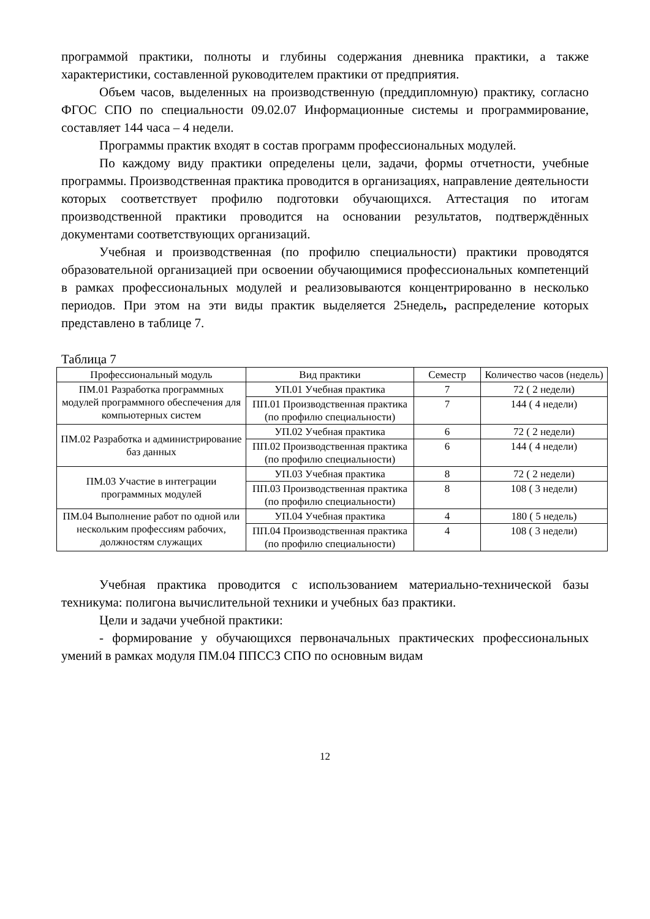программой практики, полноты и глубины содержания дневника практики, а также характеристики, составленной руководителем практики от предприятия.
Объем часов, выделенных на производственную (преддипломную) практику, согласно ФГОС СПО по специальности 09.02.07 Информационные системы и программирование, составляет 144 часа – 4 недели.
Программы практик входят в состав программ профессиональных модулей.
По каждому виду практики определены цели, задачи, формы отчетности, учебные программы. Производственная практика проводится в организациях, направление деятельности которых соответствует профилю подготовки обучающихся. Аттестация по итогам производственной практики проводится на основании результатов, подтверждённых документами соответствующих организаций.
Учебная и производственная (по профилю специальности) практики проводятся образовательной организацией при освоении обучающимися профессиональных компетенций в рамках профессиональных модулей и реализовываются концентрированно в несколько периодов. При этом на эти виды практик выделяется 25недель, распределение которых представлено в таблице 7.
Таблица 7
| Профессиональный модуль | Вид практики | Семестр | Количество часов (недель) |
| --- | --- | --- | --- |
| ПМ.01 Разработка программных модулей программного обеспечения для компьютерных систем | УП.01 Учебная практика | 7 | 72 ( 2 недели) |
| | ПП.01 Производственная практика (по профилю специальности) | 7 | 144 ( 4 недели) |
| ПМ.02 Разработка и администрирование баз данных | УП.02 Учебная практика | 6 | 72 ( 2 недели) |
| | ПП.02 Производственная практика (по профилю специальности) | 6 | 144 ( 4 недели) |
| ПМ.03 Участие в интеграции программных модулей | УП.03 Учебная практика | 8 | 72 ( 2 недели) |
| | ПП.03 Производственная практика (по профилю специальности) | 8 | 108 ( 3 недели) |
| ПМ.04 Выполнение работ по одной или нескольким профессиям рабочих, должностям служащих | УП.04 Учебная практика | 4 | 180 ( 5 недель) |
| | ПП.04 Производственная практика (по профилю специальности) | 4 | 108 ( 3 недели) |
Учебная практика проводится с использованием материально-технической базы техникума: полигона вычислительной техники и учебных баз практики.
Цели и задачи учебной практики:
- формирование у обучающихся первоначальных практических профессиональных умений в рамках модуля ПМ.04 ППССЗ СПО по основным видам
12